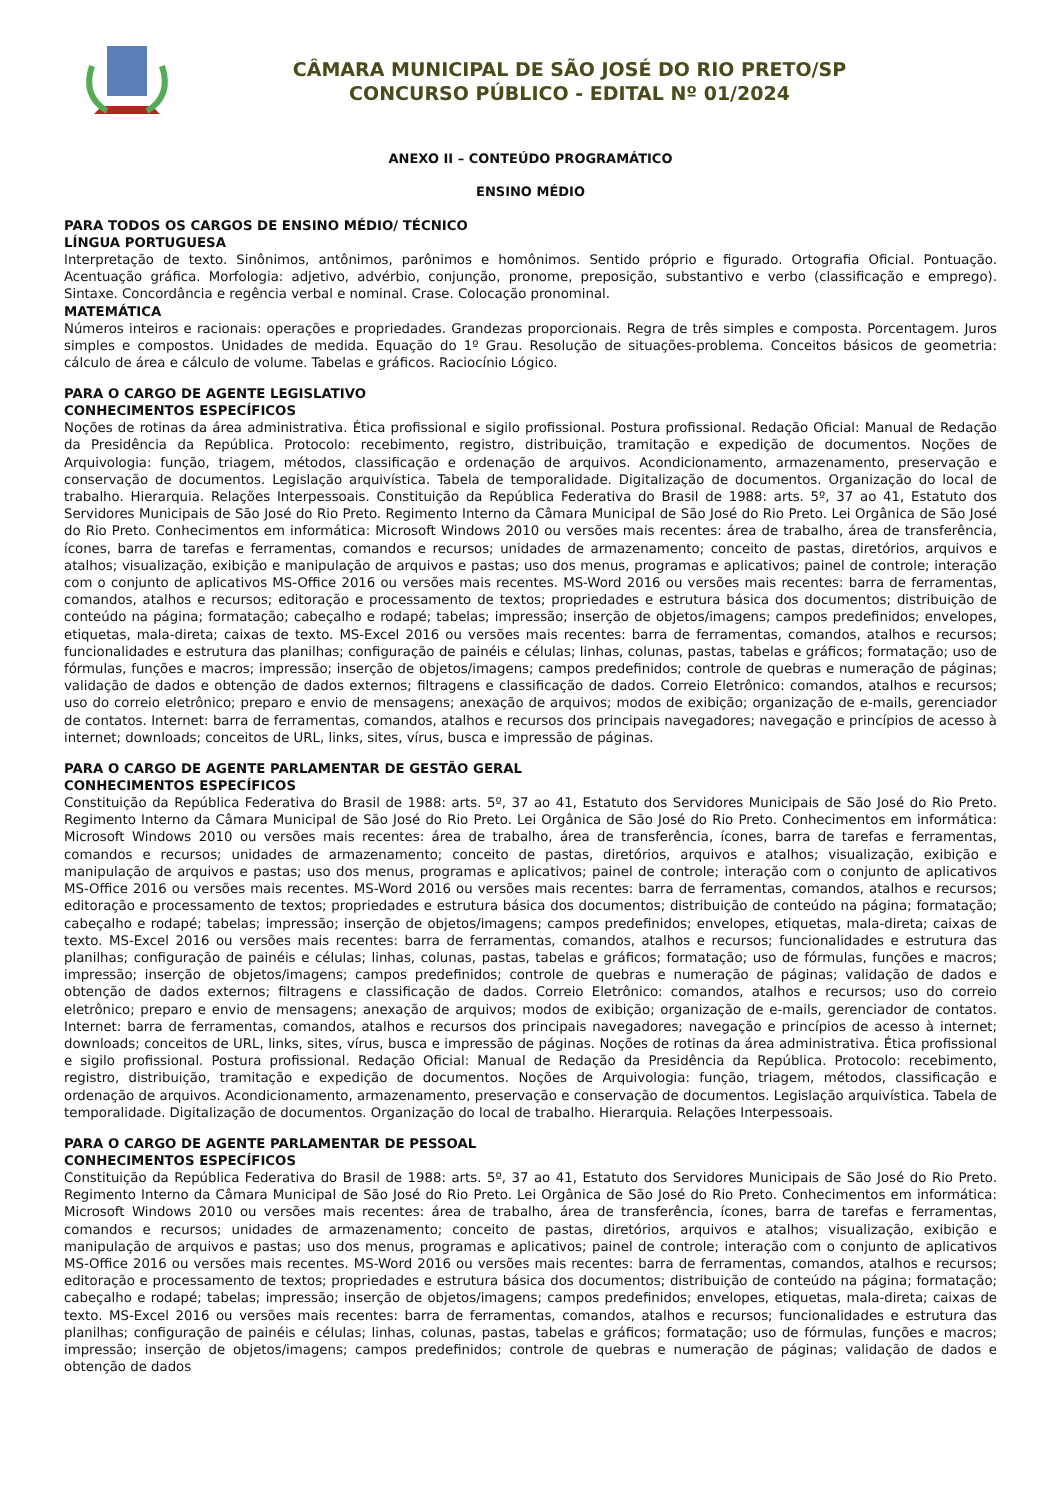CÂMARA MUNICIPAL DE SÃO JOSÉ DO RIO PRETO/SP
CONCURSO PÚBLICO - EDITAL Nº 01/2024
ANEXO II – CONTEÚDO PROGRAMÁTICO
ENSINO MÉDIO
PARA TODOS OS CARGOS DE ENSINO MÉDIO/ TÉCNICO
LÍNGUA PORTUGUESA
Interpretação de texto. Sinônimos, antônimos, parônimos e homônimos. Sentido próprio e figurado. Ortografia Oficial. Pontuação. Acentuação gráfica. Morfologia: adjetivo, advérbio, conjunção, pronome, preposição, substantivo e verbo (classificação e emprego). Sintaxe. Concordância e regência verbal e nominal. Crase. Colocação pronominal.
MATEMÁTICA
Números inteiros e racionais: operações e propriedades. Grandezas proporcionais. Regra de três simples e composta. Porcentagem. Juros simples e compostos. Unidades de medida. Equação do 1º Grau. Resolução de situações-problema. Conceitos básicos de geometria: cálculo de área e cálculo de volume. Tabelas e gráficos. Raciocínio Lógico.
PARA O CARGO DE AGENTE LEGISLATIVO
CONHECIMENTOS ESPECÍFICOS
Noções de rotinas da área administrativa. Ética profissional e sigilo profissional. Postura profissional. Redação Oficial: Manual de Redação da Presidência da República. Protocolo: recebimento, registro, distribuição, tramitação e expedição de documentos. Noções de Arquivologia: função, triagem, métodos, classificação e ordenação de arquivos. Acondicionamento, armazenamento, preservação e conservação de documentos. Legislação arquivística. Tabela de temporalidade. Digitalização de documentos. Organização do local de trabalho. Hierarquia. Relações Interpessoais. Constituição da República Federativa do Brasil de 1988: arts. 5º, 37 ao 41, Estatuto dos Servidores Municipais de São José do Rio Preto. Regimento Interno da Câmara Municipal de São José do Rio Preto. Lei Orgânica de São José do Rio Preto. Conhecimentos em informática: Microsoft Windows 2010 ou versões mais recentes: área de trabalho, área de transferência, ícones, barra de tarefas e ferramentas, comandos e recursos; unidades de armazenamento; conceito de pastas, diretórios, arquivos e atalhos; visualização, exibição e manipulação de arquivos e pastas; uso dos menus, programas e aplicativos; painel de controle; interação com o conjunto de aplicativos MS-Office 2016 ou versões mais recentes. MS-Word 2016 ou versões mais recentes: barra de ferramentas, comandos, atalhos e recursos; editoração e processamento de textos; propriedades e estrutura básica dos documentos; distribuição de conteúdo na página; formatação; cabeçalho e rodapé; tabelas; impressão; inserção de objetos/imagens; campos predefinidos; envelopes, etiquetas, mala-direta; caixas de texto. MS-Excel 2016 ou versões mais recentes: barra de ferramentas, comandos, atalhos e recursos; funcionalidades e estrutura das planilhas; configuração de painéis e células; linhas, colunas, pastas, tabelas e gráficos; formatação; uso de fórmulas, funções e macros; impressão; inserção de objetos/imagens; campos predefinidos; controle de quebras e numeração de páginas; validação de dados e obtenção de dados externos; filtragens e classificação de dados. Correio Eletrônico: comandos, atalhos e recursos; uso do correio eletrônico; preparo e envio de mensagens; anexação de arquivos; modos de exibição; organização de e-mails, gerenciador de contatos. Internet: barra de ferramentas, comandos, atalhos e recursos dos principais navegadores; navegação e princípios de acesso à internet; downloads; conceitos de URL, links, sites, vírus, busca e impressão de páginas.
PARA O CARGO DE AGENTE PARLAMENTAR DE GESTÃO GERAL
CONHECIMENTOS ESPECÍFICOS
Constituição da República Federativa do Brasil de 1988: arts. 5º, 37 ao 41, Estatuto dos Servidores Municipais de São José do Rio Preto. Regimento Interno da Câmara Municipal de São José do Rio Preto. Lei Orgânica de São José do Rio Preto. Conhecimentos em informática: Microsoft Windows 2010 ou versões mais recentes: área de trabalho, área de transferência, ícones, barra de tarefas e ferramentas, comandos e recursos; unidades de armazenamento; conceito de pastas, diretórios, arquivos e atalhos; visualização, exibição e manipulação de arquivos e pastas; uso dos menus, programas e aplicativos; painel de controle; interação com o conjunto de aplicativos MS-Office 2016 ou versões mais recentes. MS-Word 2016 ou versões mais recentes: barra de ferramentas, comandos, atalhos e recursos; editoração e processamento de textos; propriedades e estrutura básica dos documentos; distribuição de conteúdo na página; formatação; cabeçalho e rodapé; tabelas; impressão; inserção de objetos/imagens; campos predefinidos; envelopes, etiquetas, mala-direta; caixas de texto. MS-Excel 2016 ou versões mais recentes: barra de ferramentas, comandos, atalhos e recursos; funcionalidades e estrutura das planilhas; configuração de painéis e células; linhas, colunas, pastas, tabelas e gráficos; formatação; uso de fórmulas, funções e macros; impressão; inserção de objetos/imagens; campos predefinidos; controle de quebras e numeração de páginas; validação de dados e obtenção de dados externos; filtragens e classificação de dados. Correio Eletrônico: comandos, atalhos e recursos; uso do correio eletrônico; preparo e envio de mensagens; anexação de arquivos; modos de exibição; organização de e-mails, gerenciador de contatos. Internet: barra de ferramentas, comandos, atalhos e recursos dos principais navegadores; navegação e princípios de acesso à internet; downloads; conceitos de URL, links, sites, vírus, busca e impressão de páginas. Noções de rotinas da área administrativa. Ética profissional e sigilo profissional. Postura profissional. Redação Oficial: Manual de Redação da Presidência da República. Protocolo: recebimento, registro, distribuição, tramitação e expedição de documentos. Noções de Arquivologia: função, triagem, métodos, classificação e ordenação de arquivos. Acondicionamento, armazenamento, preservação e conservação de documentos. Legislação arquivística. Tabela de temporalidade. Digitalização de documentos. Organização do local de trabalho. Hierarquia. Relações Interpessoais.
PARA O CARGO DE AGENTE PARLAMENTAR DE PESSOAL
CONHECIMENTOS ESPECÍFICOS
Constituição da República Federativa do Brasil de 1988: arts. 5º, 37 ao 41, Estatuto dos Servidores Municipais de São José do Rio Preto. Regimento Interno da Câmara Municipal de São José do Rio Preto. Lei Orgânica de São José do Rio Preto. Conhecimentos em informática: Microsoft Windows 2010 ou versões mais recentes: área de trabalho, área de transferência, ícones, barra de tarefas e ferramentas, comandos e recursos; unidades de armazenamento; conceito de pastas, diretórios, arquivos e atalhos; visualização, exibição e manipulação de arquivos e pastas; uso dos menus, programas e aplicativos; painel de controle; interação com o conjunto de aplicativos MS-Office 2016 ou versões mais recentes. MS-Word 2016 ou versões mais recentes: barra de ferramentas, comandos, atalhos e recursos; editoração e processamento de textos; propriedades e estrutura básica dos documentos; distribuição de conteúdo na página; formatação; cabeçalho e rodapé; tabelas; impressão; inserção de objetos/imagens; campos predefinidos; envelopes, etiquetas, mala-direta; caixas de texto. MS-Excel 2016 ou versões mais recentes: barra de ferramentas, comandos, atalhos e recursos; funcionalidades e estrutura das planilhas; configuração de painéis e células; linhas, colunas, pastas, tabelas e gráficos; formatação; uso de fórmulas, funções e macros; impressão; inserção de objetos/imagens; campos predefinidos; controle de quebras e numeração de páginas; validação de dados e obtenção de dados